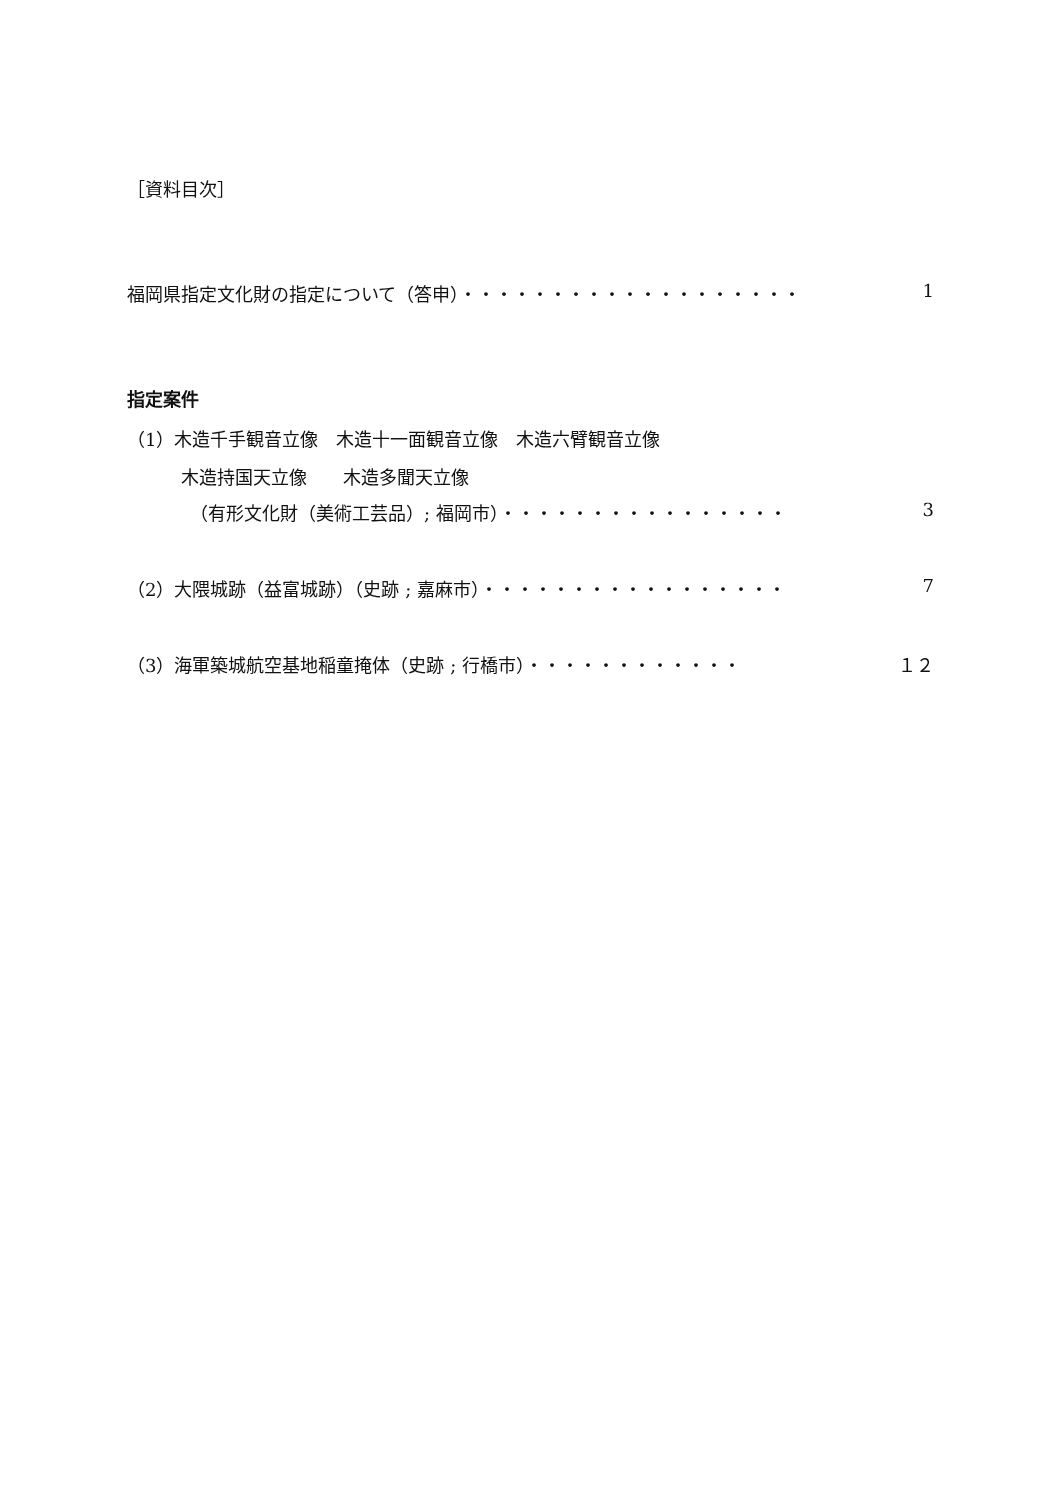［資料目次］
福岡県指定文化財の指定について（答申）・・・・・・・・・・・・・・・・・・・ 1
指定案件
（1）木造千手観音立像　木造十一面観音立像　木造六臂観音立像
　　　木造持国天立像　　木造多聞天立像
　　　　（有形文化財（美術工芸品）; 福岡市）・・・・・・・・・・・・・・・・ 3
（2）大隈城跡（益富城跡）（史跡 ; 嘉麻市）・・・・・・・・・・・・・・・・・ 7
（3）海軍築城航空基地稲童掩体（史跡 ; 行橋市）・・・・・・・・・・・・ １２